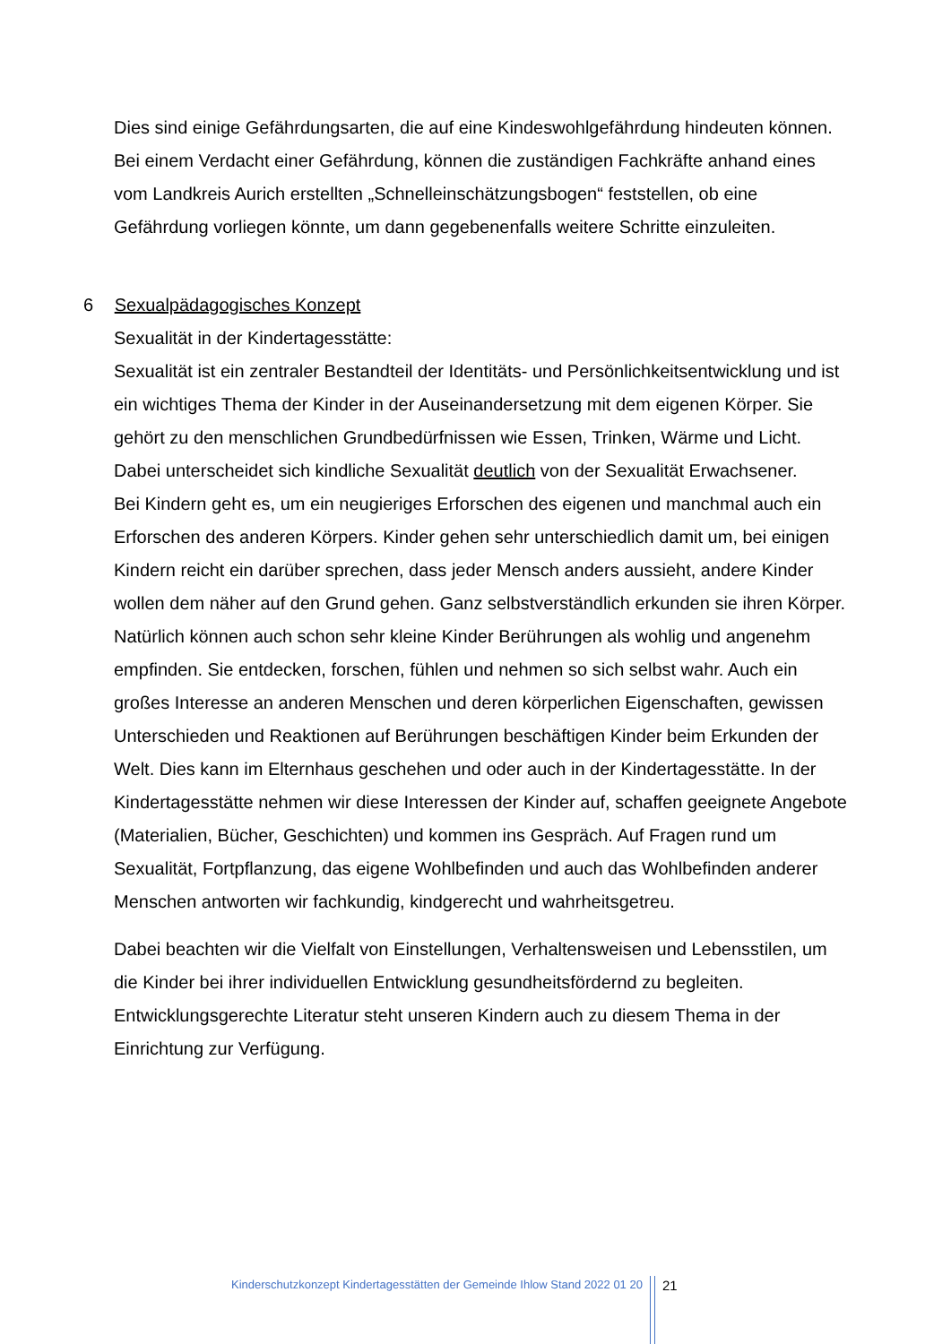Dies sind einige Gefährdungsarten, die auf eine Kindeswohlgefährdung hindeuten können. Bei einem Verdacht einer Gefährdung, können die zuständigen Fachkräfte anhand eines vom Landkreis Aurich erstellten „Schnelleinschätzungsbogen“ feststellen, ob eine Gefährdung vorliegen könnte, um dann gegebenenfalls weitere Schritte einzuleiten.
6 Sexualpädagogisches Konzept
Sexualität in der Kindertagesstätte:
Sexualität ist ein zentraler Bestandteil der Identitäts- und Persönlichkeitsentwicklung und ist ein wichtiges Thema der Kinder in der Auseinandersetzung mit dem eigenen Körper. Sie gehört zu den menschlichen Grundbedürfnissen wie Essen, Trinken, Wärme und Licht. Dabei unterscheidet sich kindliche Sexualität deutlich von der Sexualität Erwachsener.
Bei Kindern geht es, um ein neugieriges Erforschen des eigenen und manchmal auch ein Erforschen des anderen Körpers. Kinder gehen sehr unterschiedlich damit um, bei einigen Kindern reicht ein darüber sprechen, dass jeder Mensch anders aussieht, andere Kinder wollen dem näher auf den Grund gehen. Ganz selbstverständlich erkunden sie ihren Körper. Natürlich können auch schon sehr kleine Kinder Berührungen als wohlig und angenehm empfinden. Sie entdecken, forschen, fühlen und nehmen so sich selbst wahr. Auch ein großes Interesse an anderen Menschen und deren körperlichen Eigenschaften, gewissen Unterschieden und Reaktionen auf Berührungen beschäftigen Kinder beim Erkunden der Welt. Dies kann im Elternhaus geschehen und oder auch in der Kindertagesstätte. In der Kindertagesstätte nehmen wir diese Interessen der Kinder auf, schaffen geeignete Angebote (Materialien, Bücher, Geschichten) und kommen ins Gespräch. Auf Fragen rund um Sexualität, Fortpflanzung, das eigene Wohlbefinden und auch das Wohlbefinden anderer Menschen antworten wir fachkundig, kindgerecht und wahrheitsgetreu.
Dabei beachten wir die Vielfalt von Einstellungen, Verhaltensweisen und Lebensstilen, um die Kinder bei ihrer individuellen Entwicklung gesundheitsfördernd zu begleiten. Entwicklungsgerechte Literatur steht unseren Kindern auch zu diesem Thema in der Einrichtung zur Verfügung.
Kinderschutzkonzept Kindertagesstätten der Gemeinde Ihlow Stand 2022 01 20
21